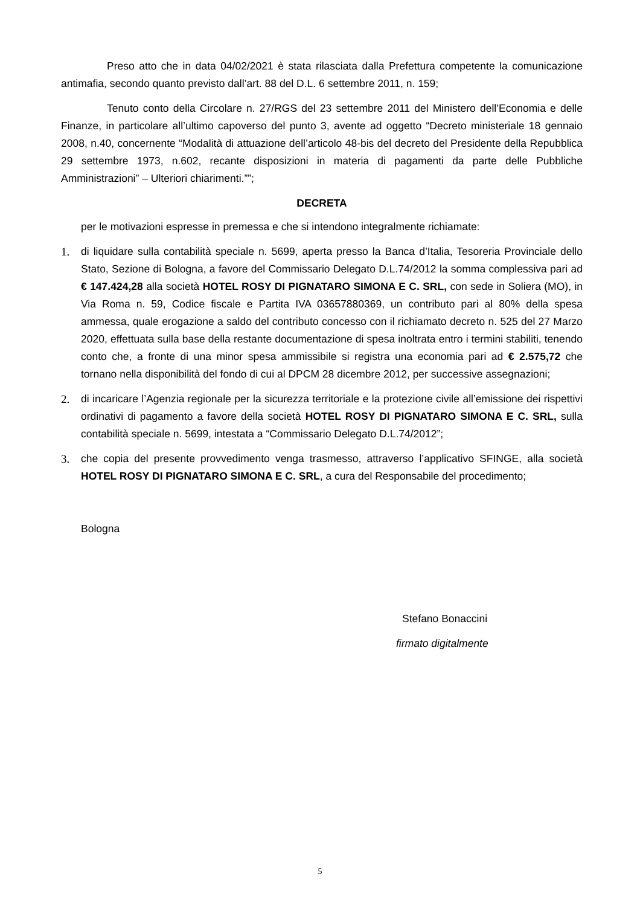Preso atto che in data 04/02/2021 è stata rilasciata dalla Prefettura competente la comunicazione antimafia, secondo quanto previsto dall’art. 88 del D.L. 6 settembre 2011, n. 159;
Tenuto conto della Circolare n. 27/RGS del 23 settembre 2011 del Ministero dell’Economia e delle Finanze, in particolare all’ultimo capoverso del punto 3, avente ad oggetto “Decreto ministeriale 18 gennaio 2008, n.40, concernente “Modalità di attuazione dell’articolo 48-bis del decreto del Presidente della Repubblica 29 settembre 1973, n.602, recante disposizioni in materia di pagamenti da parte delle Pubbliche Amministrazioni” – Ulteriori chiarimenti.””;
DECRETA
per le motivazioni espresse in premessa e che si intendono integralmente richiamate:
1. di liquidare sulla contabilità speciale n. 5699, aperta presso la Banca d’Italia, Tesoreria Provinciale dello Stato, Sezione di Bologna, a favore del Commissario Delegato D.L.74/2012 la somma complessiva pari ad € 147.424,28 alla società HOTEL ROSY DI PIGNATARO SIMONA E C. SRL, con sede in Soliera (MO), in Via Roma n. 59, Codice fiscale e Partita IVA 03657880369, un contributo pari al 80% della spesa ammessa, quale erogazione a saldo del contributo concesso con il richiamato decreto n. 525 del 27 Marzo 2020, effettuata sulla base della restante documentazione di spesa inoltrata entro i termini stabiliti, tenendo conto che, a fronte di una minor spesa ammissibile si registra una economia pari ad € 2.575,72 che tornano nella disponibilità del fondo di cui al DPCM 28 dicembre 2012, per successive assegnazioni;
2. di incaricare l’Agenzia regionale per la sicurezza territoriale e la protezione civile all’emissione dei rispettivi ordinativi di pagamento a favore della società HOTEL ROSY DI PIGNATARO SIMONA E C. SRL, sulla contabilità speciale n. 5699, intestata a “Commissario Delegato D.L.74/2012”;
3. che copia del presente provvedimento venga trasmesso, attraverso l’applicativo SFINGE, alla società HOTEL ROSY DI PIGNATARO SIMONA E C. SRL, a cura del Responsabile del procedimento;
Bologna
Stefano Bonaccini
firmato digitalmente
5